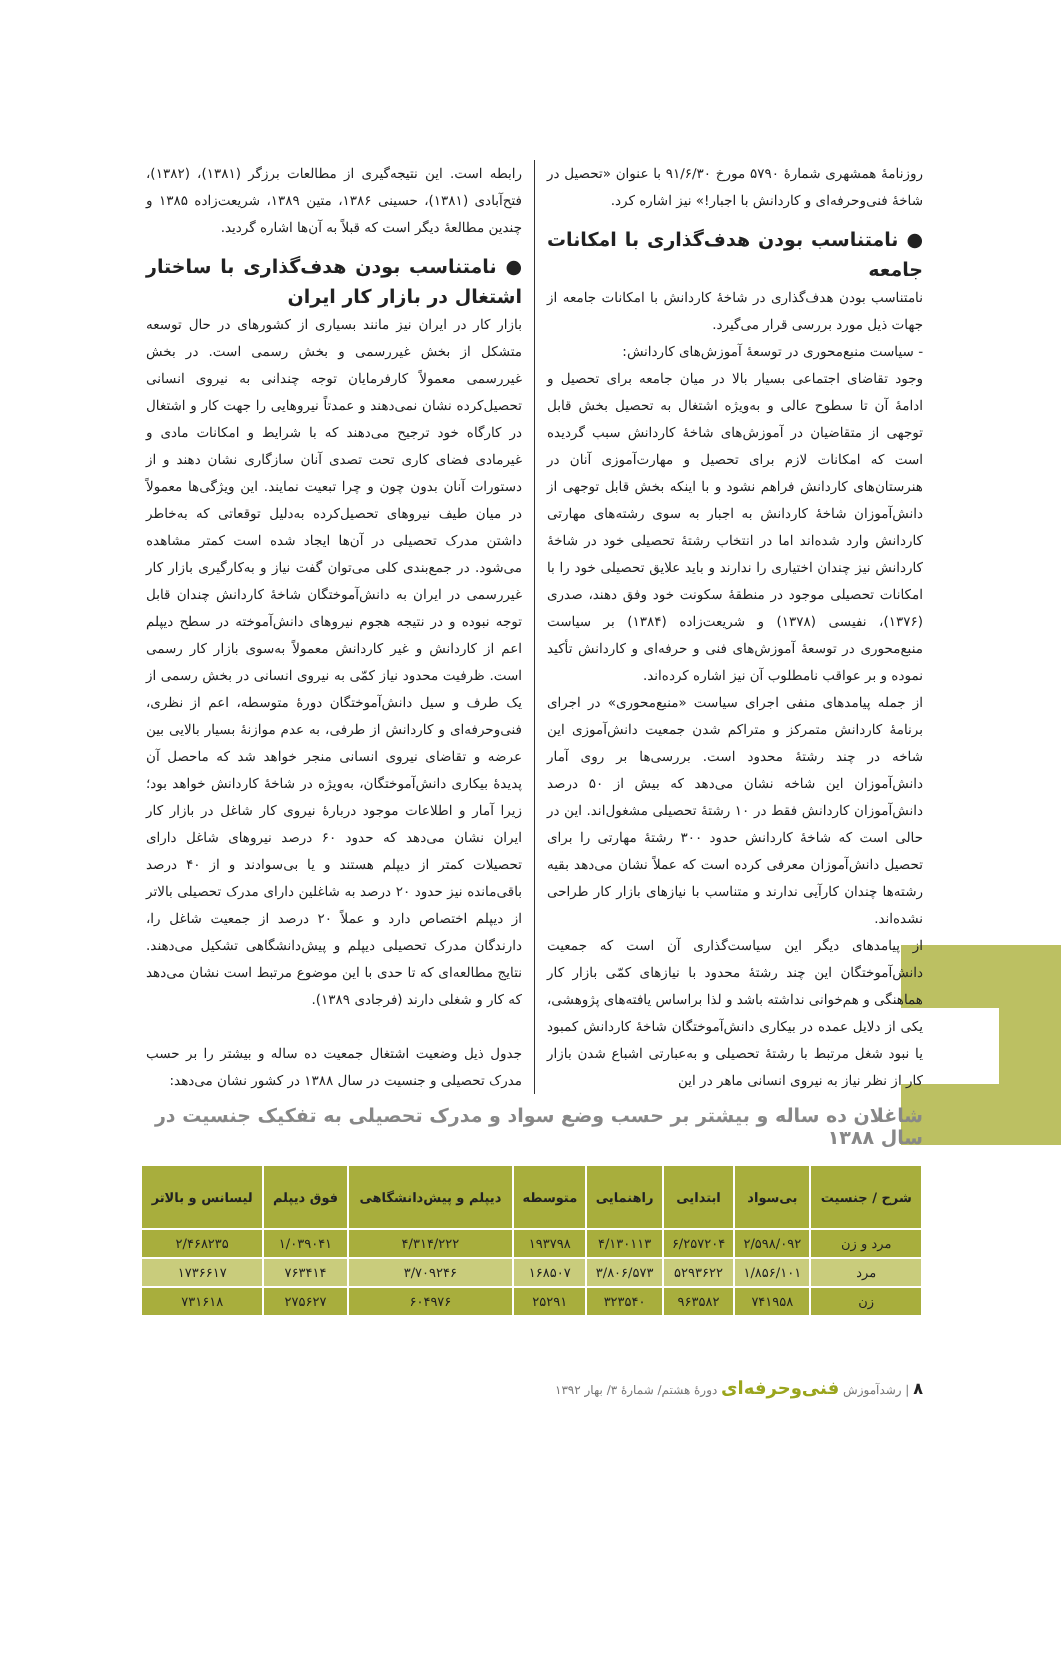روزنامهٔ همشهری شمارهٔ ۵۷۹۰ مورخ ۹۱/۶/۳۰ با عنوان «تحصیل در شاخهٔ فنی‌وحرفه‌ای و کاردانش با اجبار!» نیز اشاره کرد.
● نامتناسب بودن هدف‌گذاری با امکانات جامعه
نامتناسب بودن هدف‌گذاری در شاخهٔ کاردانش با امکانات جامعه از جهات ذیل مورد بررسی قرار می‌گیرد.
- سیاست منبع‌محوری در توسعهٔ آموزش‌های کاردانش:
وجود تقاضای اجتماعی بسیار بالا در میان جامعه برای تحصیل و ادامهٔ آن تا سطوح عالی و به‌ویژه اشتغال به تحصیل بخش قابل توجهی از متقاضیان در آموزش‌های شاخهٔ کاردانش سبب گردیده است که امکانات لازم برای تحصیل و مهارت‌آموزی آنان در هنرستان‌های کاردانش فراهم نشود و با اینکه بخش قابل توجهی از دانش‌آموزان شاخهٔ کاردانش به اجبار به سوی رشته‌های مهارتی کاردانش وارد شده‌اند اما در انتخاب رشتهٔ تحصیلی خود در شاخهٔ کاردانش نیز چندان اختیاری را ندارند و باید علایق تحصیلی خود را با امکانات تحصیلی موجود در منطقهٔ سکونت خود وفق دهند، صدری (۱۳۷۶)، نفیسی (۱۳۷۸) و شریعت‌زاده (۱۳۸۴) بر سیاست منبع‌محوری در توسعهٔ آموزش‌های فنی و حرفه‌ای و کاردانش تأکید نموده و بر عواقب نامطلوب آن نیز اشاره کرده‌اند.
از جمله پیامدهای منفی اجرای سیاست «منبع‌محوری» در اجرای برنامهٔ کاردانش متمرکز و متراکم شدن جمعیت دانش‌آموزی این شاخه در چند رشتهٔ محدود است. بررسی‌ها بر روی آمار دانش‌آموزان این شاخه نشان می‌دهد که بیش از ۵۰ درصد دانش‌آموزان کاردانش فقط در ۱۰ رشتهٔ تحصیلی مشغول‌اند. این در حالی است که شاخهٔ کاردانش حدود ۳۰۰ رشتهٔ مهارتی را برای تحصیل دانش‌آموزان معرفی کرده است که عملاً نشان می‌دهد بقیه رشته‌ها چندان کارآیی ندارند و متناسب با نیازهای بازار کار طراحی نشده‌اند.
از پیامدهای دیگر این سیاست‌گذاری آن است که جمعیت دانش‌آموختگان این چند رشتهٔ محدود با نیازهای کمّی بازار کار هماهنگی و هم‌خوانی نداشته باشد و لذا براساس یافته‌های پژوهشی، یکی از دلایل عمده در بیکاری دانش‌آموختگان شاخهٔ کاردانش کمبود یا نبود شغل مرتبط با رشتهٔ تحصیلی و به‌عبارتی اشباع شدن بازار کار از نظر نیاز به نیروی انسانی ماهر در این
رابطه است. این نتیجه‌گیری از مطالعات برزگر (۱۳۸۱)، (۱۳۸۲)، فتح‌آبادی (۱۳۸۱)، حسینی ۱۳۸۶، متین ۱۳۸۹، شریعت‌زاده ۱۳۸۵ و چندین مطالعهٔ دیگر است که قبلاً به آن‌ها اشاره گردید.
● نامتناسب بودن هدف‌گذاری با ساختار اشتغال در بازار کار ایران
بازار کار در ایران نیز مانند بسیاری از کشورهای در حال توسعه متشکل از بخش غیررسمی و بخش رسمی است. در بخش غیررسمی معمولاً کارفرمایان توجه چندانی به نیروی انسانی تحصیل‌کرده نشان نمی‌دهند و عمدتاً نیروهایی را جهت کار و اشتغال در کارگاه خود ترجیح می‌دهند که با شرایط و امکانات مادی و غیرمادی فضای کاری تحت تصدی آنان سازگاری نشان دهند و از دستورات آنان بدون چون و چرا تبعیت نمایند. این ویژگی‌ها معمولاً در میان طیف نیروهای تحصیل‌کرده به‌دلیل توقعاتی که به‌خاطر داشتن مدرک تحصیلی در آن‌ها ایجاد شده است کمتر مشاهده می‌شود. در جمع‌بندی کلی می‌توان گفت نیاز و به‌کارگیری بازار کار غیررسمی در ایران به دانش‌آموختگان شاخهٔ کاردانش چندان قابل توجه نبوده و در نتیجه هجوم نیروهای دانش‌آموخته در سطح دیپلم اعم از کاردانش و غیر کاردانش معمولاً به‌سوی بازار کار رسمی است. ظرفیت محدود نیاز کمّی به نیروی انسانی در بخش رسمی از یک طرف و سیل دانش‌آموختگان دورهٔ متوسطه، اعم از نظری، فنی‌وحرفه‌ای و کاردانش از طرفی، به عدم موازنهٔ بسیار بالایی بین عرضه و تقاضای نیروی انسانی منجر خواهد شد که ماحصل آن پدیدهٔ بیکاری دانش‌آموختگان، به‌ویژه در شاخهٔ کاردانش خواهد بود؛ زیرا آمار و اطلاعات موجود دربارهٔ نیروی کار شاغل در بازار کار ایران نشان می‌دهد که حدود ۶۰ درصد نیروهای شاغل دارای تحصیلات کمتر از دیپلم هستند و یا بی‌سوادند و از ۴۰ درصد باقی‌مانده نیز حدود ۲۰ درصد به شاغلین دارای مدرک تحصیلی بالاتر از دیپلم اختصاص دارد و عملاً ۲۰ درصد از جمعیت شاغل را، دارندگان مدرک تحصیلی دیپلم و پیش‌دانشگاهی تشکیل می‌دهند. نتایج مطالعه‌ای که تا حدی با این موضوع مرتبط است نشان می‌دهد که کار و شغلی دارند (فرجادی ۱۳۸۹).
جدول ذیل وضعیت اشتغال جمعیت ده ساله و بیشتر را بر حسب مدرک تحصیلی و جنسیت در سال ۱۳۸۸ در کشور نشان می‌دهد:
شاغلان ده ساله و بیشتر بر حسب وضع سواد و مدرک تحصیلی به تفکیک جنسیت در سال ۱۳۸۸
| شرح / جنسیت | بی‌سواد | ابتدایی | راهنمایی | متوسطه | دیپلم و پیش‌دانشگاهی | فوق دیپلم | لیسانس و بالاتر |
| --- | --- | --- | --- | --- | --- | --- | --- |
| مرد و زن | ۲/۵۹۸/۰۹۲ | ۶/۲۵۷۲۰۴ | ۴/۱۳۰۱۱۳ | ۱۹۳۷۹۸ | ۴/۳۱۴/۲۲۲ | ۱/۰۳۹۰۴۱ | ۲/۴۶۸۲۳۵ |
| مرد | ۱/۸۵۶/۱۰۱ | ۵۲۹۳۶۲۲ | ۳/۸۰۶/۵۷۳ | ۱۶۸۵۰۷ | ۳/۷۰۹۲۴۶ | ۷۶۳۴۱۴ | ۱۷۳۶۶۱۷ |
| زن | ۷۴۱۹۵۸ | ۹۶۳۵۸۲ | ۳۲۳۵۴۰ | ۲۵۲۹۱ | ۶۰۴۹۷۶ | ۲۷۵۶۲۷ | ۷۳۱۶۱۸ |
۸ | رشدآموزش فنی‌وحرفه‌ای دورهٔ هشتم/ شمارهٔ ۳/ بهار ۱۳۹۲